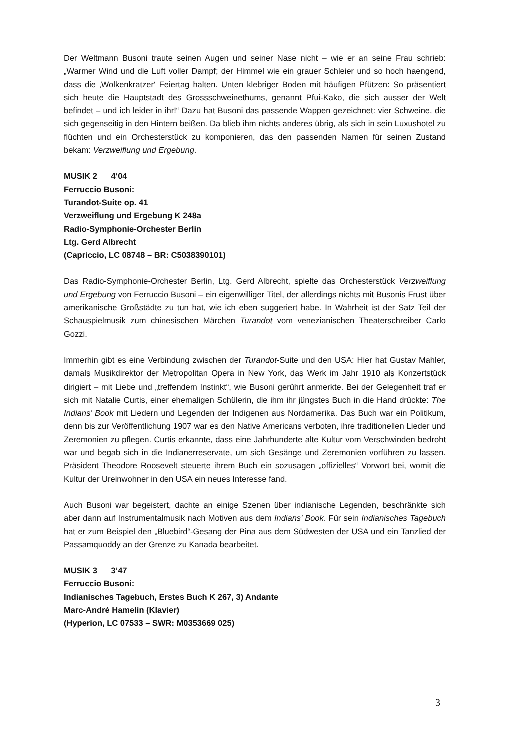Der Weltmann Busoni traute seinen Augen und seiner Nase nicht – wie er an seine Frau schrieb: „Warmer Wind und die Luft voller Dampf; der Himmel wie ein grauer Schleier und so hoch haengend, dass die ‚Wolkenkratzer‘ Feiertag halten. Unten klebriger Boden mit häufigen Pfützen: So präsentiert sich heute die Hauptstadt des Grossschweinethums, genannt Pfui-Kako, die sich ausser der Welt befindet – und ich leider in ihr!“ Dazu hat Busoni das passende Wappen gezeichnet: vier Schweine, die sich gegenseitig in den Hintern beißen. Da blieb ihm nichts anderes übrig, als sich in sein Luxushotel zu flüchten und ein Orchesterstück zu komponieren, das den passenden Namen für seinen Zustand bekam: Verzweiflung und Ergebung.
MUSIK 2 4‘04
Ferruccio Busoni:
Turandot-Suite op. 41
Verzweiflung und Ergebung K 248a
Radio-Symphonie-Orchester Berlin
Ltg. Gerd Albrecht
(Capriccio, LC 08748 – BR: C5038390101)
Das Radio-Symphonie-Orchester Berlin, Ltg. Gerd Albrecht, spielte das Orchesterstück Verzweiflung und Ergebung von Ferruccio Busoni – ein eigenwilliger Titel, der allerdings nichts mit Busonis Frust über amerikanische Großstädte zu tun hat, wie ich eben suggeriert habe. In Wahrheit ist der Satz Teil der Schauspielmusik zum chinesischen Märchen Turandot vom venezianischen Theaterschreiber Carlo Gozzi.
Immerhin gibt es eine Verbindung zwischen der Turandot-Suite und den USA: Hier hat Gustav Mahler, damals Musikdirektor der Metropolitan Opera in New York, das Werk im Jahr 1910 als Konzertstück dirigiert – mit Liebe und „treffendem Instinkt“, wie Busoni gerührt anmerkte. Bei der Gelegenheit traf er sich mit Natalie Curtis, einer ehemaligen Schülerin, die ihm ihr jüngstes Buch in die Hand drückte: The Indians’ Book mit Liedern und Legenden der Indigenen aus Nordamerika. Das Buch war ein Politikum, denn bis zur Veröffentlichung 1907 war es den Native Americans verboten, ihre traditionellen Lieder und Zeremonien zu pflegen. Curtis erkannte, dass eine Jahrhunderte alte Kultur vom Verschwinden bedroht war und begab sich in die Indianerreservate, um sich Gesänge und Zeremonien vorführen zu lassen. Präsident Theodore Roosevelt steuerte ihrem Buch ein sozusagen „offizielles“ Vorwort bei, womit die Kultur der Ureinwohner in den USA ein neues Interesse fand.
Auch Busoni war begeistert, dachte an einige Szenen über indianische Legenden, beschränkte sich aber dann auf Instrumentalmusik nach Motiven aus dem Indians’ Book. Für sein Indianisches Tagebuch hat er zum Beispiel den „Bluebird“-Gesang der Pina aus dem Südwesten der USA und ein Tanzlied der Passamquoddy an der Grenze zu Kanada bearbeitet.
MUSIK 3 3’47
Ferruccio Busoni:
Indianisches Tagebuch, Erstes Buch K 267, 3) Andante
Marc-André Hamelin (Klavier)
(Hyperion, LC 07533 – SWR: M0353669 025)
3